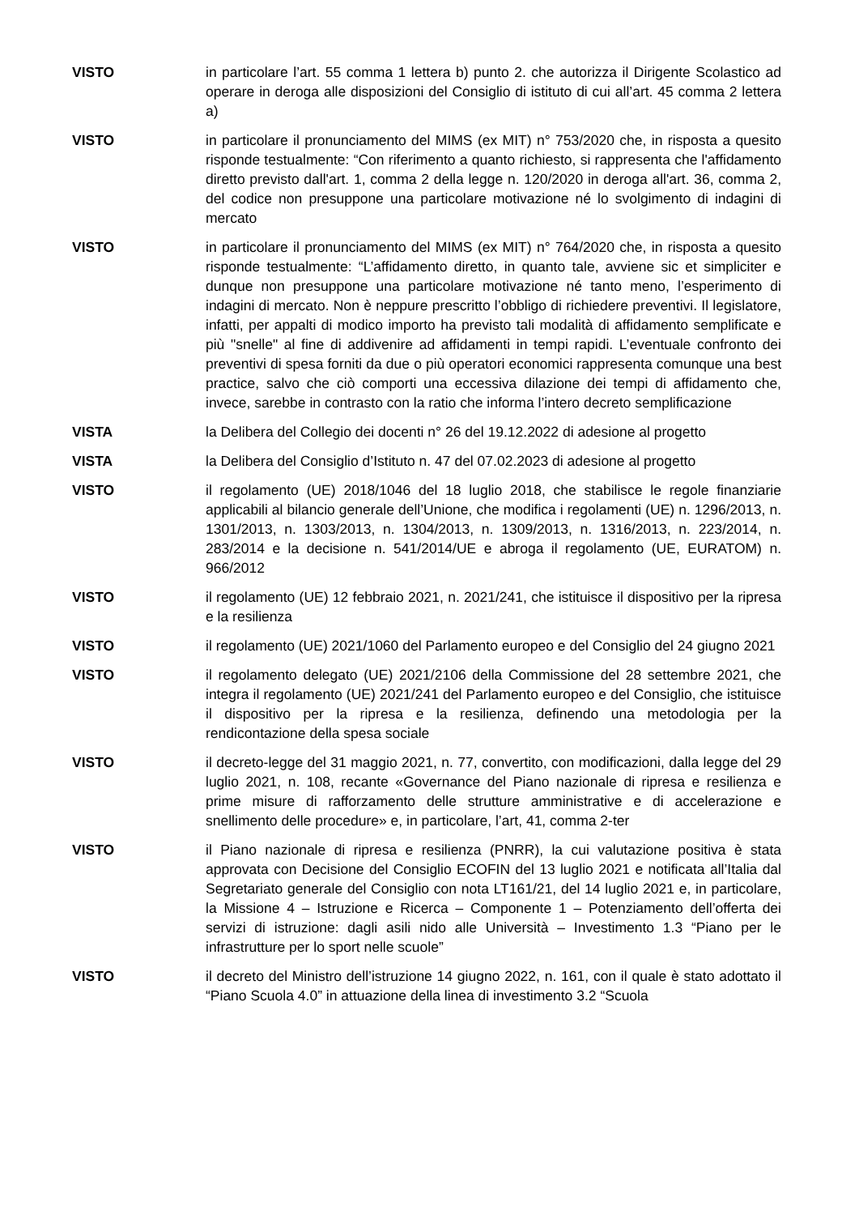VISTO in particolare l’art. 55 comma 1 lettera b) punto 2. che autorizza il Dirigente Scolastico ad operare in deroga alle disposizioni del Consiglio di istituto di cui all’art. 45 comma 2 lettera a)
VISTO in particolare il pronunciamento del MIMS (ex MIT) n° 753/2020 che, in risposta a quesito risponde testualmente: “Con riferimento a quanto richiesto, si rappresenta che l'affidamento diretto previsto dall'art. 1, comma 2 della legge n. 120/2020 in deroga all'art. 36, comma 2, del codice non presuppone una particolare motivazione né lo svolgimento di indagini di mercato
VISTO in particolare il pronunciamento del MIMS (ex MIT) n° 764/2020 che, in risposta a quesito risponde testualmente: “L’affidamento diretto, in quanto tale, avviene sic et simpliciter e dunque non presuppone una particolare motivazione né tanto meno, l’esperimento di indagini di mercato. Non è neppure prescritto l’obbligo di richiedere preventivi. Il legislatore, infatti, per appalti di modico importo ha previsto tali modalità di affidamento semplificate e più "snelle" al fine di addivenire ad affidamenti in tempi rapidi. L’eventuale confronto dei preventivi di spesa forniti da due o più operatori economici rappresenta comunque una best practice, salvo che ciò comporti una eccessiva dilazione dei tempi di affidamento che, invece, sarebbe in contrasto con la ratio che informa l’intero decreto semplificazione
VISTA la Delibera del Collegio dei docenti n° 26 del 19.12.2022 di adesione al progetto
VISTA la Delibera del Consiglio d’Istituto n. 47 del 07.02.2023 di adesione al progetto
VISTO il regolamento (UE) 2018/1046 del 18 luglio 2018, che stabilisce le regole finanziarie applicabili al bilancio generale dell’Unione, che modifica i regolamenti (UE) n. 1296/2013, n. 1301/2013, n. 1303/2013, n. 1304/2013, n. 1309/2013, n. 1316/2013, n. 223/2014, n. 283/2014 e la decisione n. 541/2014/UE e abroga il regolamento (UE, EURATOM) n. 966/2012
VISTO il regolamento (UE) 12 febbraio 2021, n. 2021/241, che istituisce il dispositivo per la ripresa e la resilienza
VISTO il regolamento (UE) 2021/1060 del Parlamento europeo e del Consiglio del 24 giugno 2021
VISTO il regolamento delegato (UE) 2021/2106 della Commissione del 28 settembre 2021, che integra il regolamento (UE) 2021/241 del Parlamento europeo e del Consiglio, che istituisce il dispositivo per la ripresa e la resilienza, definendo una metodologia per la rendicontazione della spesa sociale
VISTO il decreto-legge del 31 maggio 2021, n. 77, convertito, con modificazioni, dalla legge del 29 luglio 2021, n. 108, recante «Governance del Piano nazionale di ripresa e resilienza e prime misure di rafforzamento delle strutture amministrative e di accelerazione e snellimento delle procedure» e, in particolare, l’art, 41, comma 2-ter
VISTO il Piano nazionale di ripresa e resilienza (PNRR), la cui valutazione positiva è stata approvata con Decisione del Consiglio ECOFIN del 13 luglio 2021 e notificata all’Italia dal Segretariato generale del Consiglio con nota LT161/21, del 14 luglio 2021 e, in particolare, la Missione 4 – Istruzione e Ricerca – Componente 1 – Potenziamento dell’offerta dei servizi di istruzione: dagli asili nido alle Università – Investimento 1.3 “Piano per le infrastrutture per lo sport nelle scuole”
VISTO il decreto del Ministro dell’istruzione 14 giugno 2022, n. 161, con il quale è stato adottato il “Piano Scuola 4.0” in attuazione della linea di investimento 3.2 “Scuola